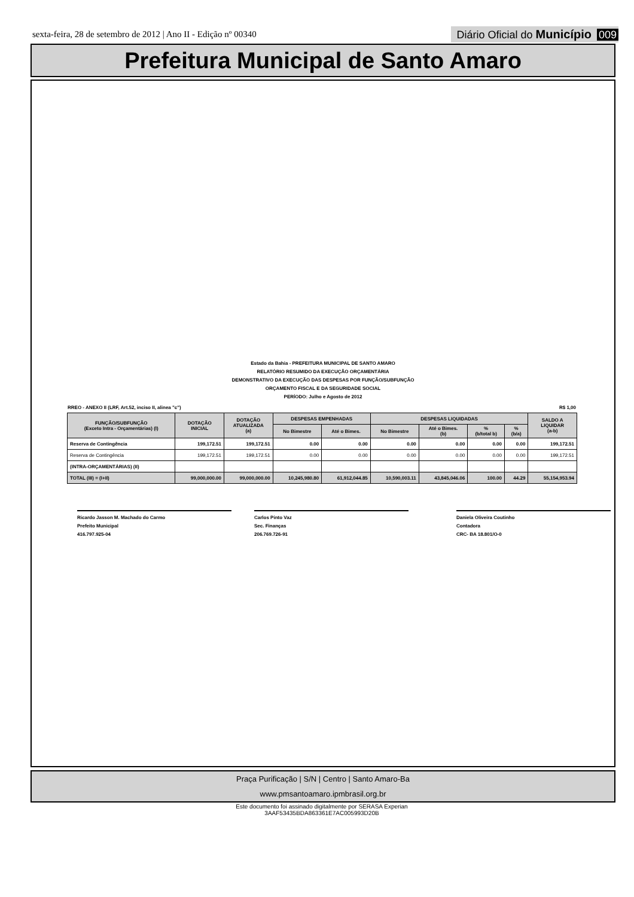sexta-feira, 28 de setembro de 2012 | Ano II - Edição nº 00340 Diário Oficial do Município 009
Prefeitura Municipal de Santo Amaro
Estado da Bahia - PREFEITURA MUNICIPAL DE SANTO AMARO
RELATÓRIO RESUMIDO DA EXECUÇÃO ORÇAMENTÁRIA
DEMONSTRATIVO DA EXECUÇÃO DAS DESPESAS POR FUNÇÃO/SUBFUNÇÃO
ORÇAMENTO FISCAL E DA SEGURIDADE SOCIAL
PERÍODO: Julho e Agosto de 2012
RREO - ANEXO II (LRF, Art.52, inciso II, alinea "c") R$ 1,00
| FUNÇÃO/SUBFUNÇÃO (Exceto Intra - Orçamentárias) (I) | DOTAÇÃO INICIAL | DOTAÇÃO ATUALIZADA (a) | DESPESAS EMPENHADAS | | DESPESAS LIQUIDADAS | | | | SALDO A LIQUIDAR (a-b) |
| --- | --- | --- | --- | --- | --- | --- | --- | --- | --- |
| | | | No Bimestre | Até o Bimes. | No Bimestre | Até o Bimes. (b) | % (b/total b) | % (b/a) | |
| Reserva de Contingência | 199,172.51 | 199,172.51 | 0.00 | 0.00 | 0.00 | 0.00 | 0.00 | 0.00 | 199,172.51 |
| Reserva de Contingência | 199,172.51 | 199,172.51 | 0.00 | 0.00 | 0.00 | 0.00 | 0.00 | 0.00 | 199,172.51 |
| (INTRA-ORÇAMENTÁRIAS) (II) | | | | | | | | | |
| TOTAL (III) = (I+II) | 99,000,000.00 | 99,000,000.00 | 10,245,980.80 | 61,912,044.85 | 10,590,003.11 | 43,845,046.06 | 100.00 | 44.29 | 55,154,953.94 |
Ricardo Jasson M. Machado do Carmo
Prefeito Municipal
416.797.925-04
Carlos Pinto Vaz
Sec. Finanças
206.769.726-91
Daniela Oliveira Coutinho
Contadora
CRC- BA 18.801/O-0
Praça Purificação | S/N | Centro | Santo Amaro-Ba
www.pmsantoamaro.ipmbrasil.org.br
Este documento foi assinado digitalmente por SERASA Experian
3AAF53435BDA863361E7AC005993D20B